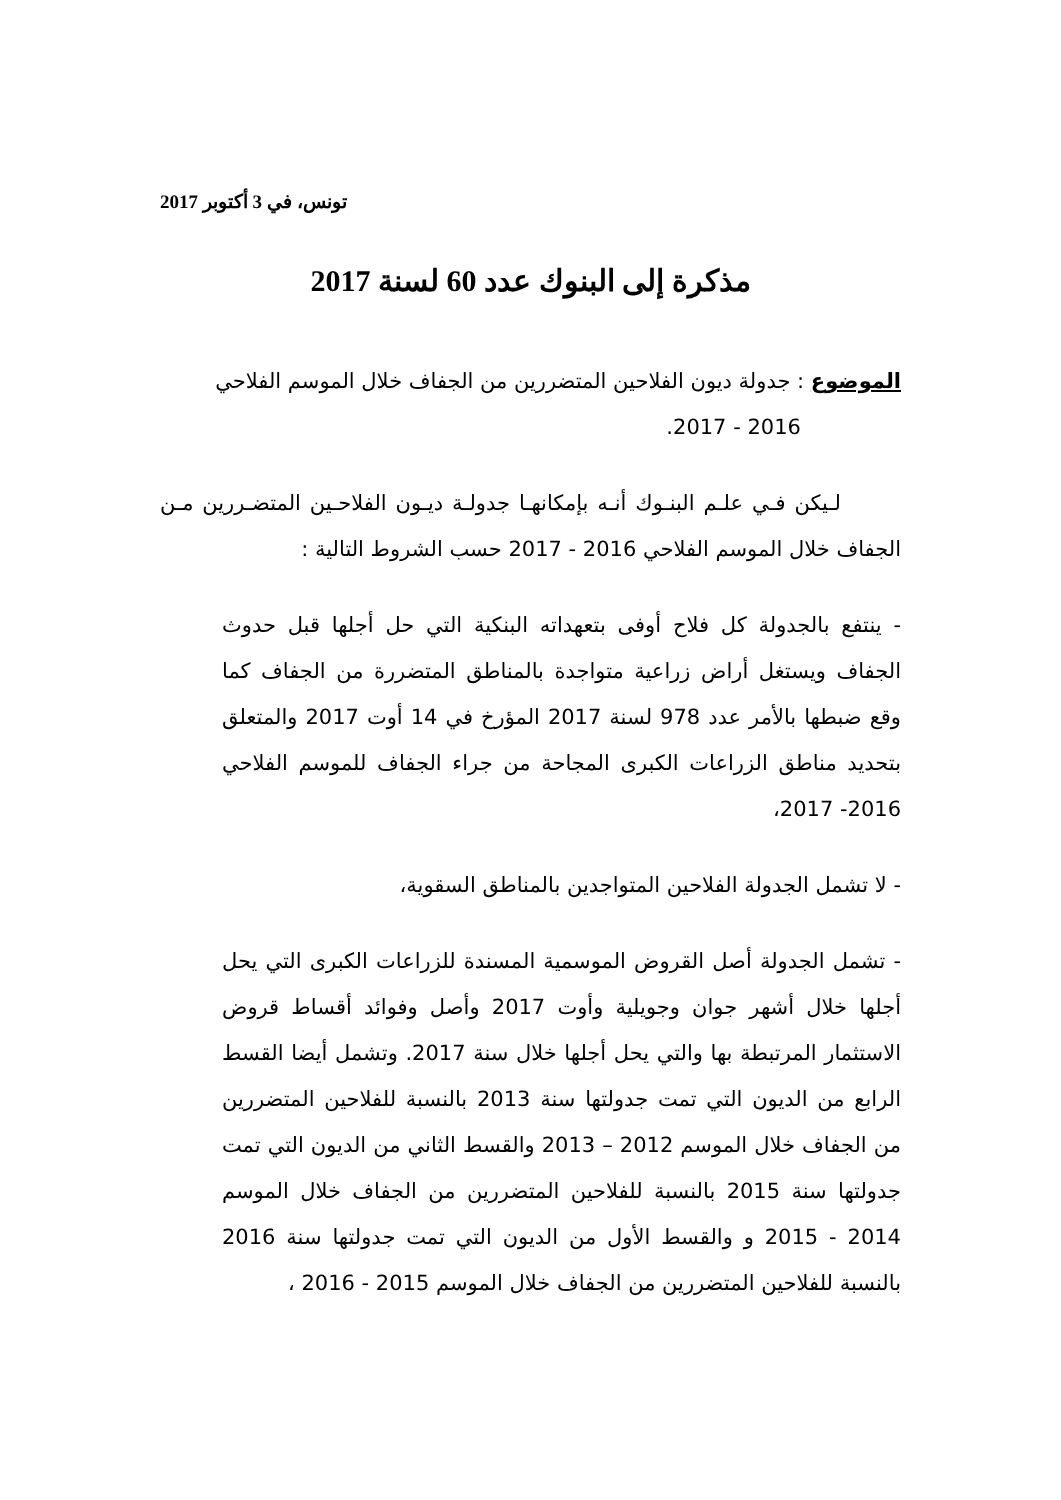تونس، في 3 أكتوبر 2017
مذكرة إلى البنوك عدد 60 لسنة 2017
الموضوع : جدولة ديون الفلاحين المتضررين من الجفاف خلال الموسم الفلاحي
2016 - 2017.
لـيكن فـي علـم البنـوك أنـه بإمكانهـا جدولـة ديـون الفلاحـين المتضـررين مـن الجفاف خلال الموسم الفلاحي 2016 - 2017 حسب الشروط التالية :
- ينتفع بالجدولة كل فلاح أوفى بتعهداته البنكية التي حل أجلها قبل حدوث الجفاف ويستغل أراض زراعية متواجدة بالمناطق المتضررة من الجفاف كما وقع ضبطها بالأمر عدد 978 لسنة 2017 المؤرخ في 14 أوت 2017 والمتعلق بتحديد مناطق الزراعات الكبرى المجاحة من جراء الجفاف للموسم الفلاحي 2016- 2017،
- لا تشمل الجدولة الفلاحين المتواجدين بالمناطق السقوية،
- تشمل الجدولة أصل القروض الموسمية المسندة للزراعات الكبرى التي يحل أجلها خلال أشهر جوان وجويلية وأوت 2017 وأصل وفوائد أقساط قروض الاستثمار المرتبطة بها والتي يحل أجلها خلال سنة 2017. وتشمل أيضا القسط الرابع من الديون التي تمت جدولتها سنة 2013 بالنسبة للفلاحين المتضررين من الجفاف خلال الموسم 2012 – 2013 والقسط الثاني من الديون التي تمت جدولتها سنة 2015 بالنسبة للفلاحين المتضررين من الجفاف خلال الموسم 2014 - 2015 و والقسط الأول من الديون التي تمت جدولتها سنة 2016 بالنسبة للفلاحين المتضررين من الجفاف خلال الموسم 2015 - 2016 ،